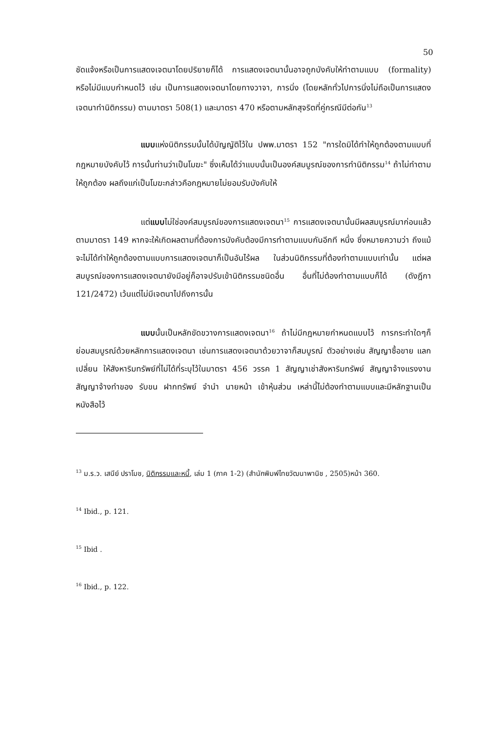50
ชัดแจ้งหรือเป็นการแสดงเจตนาโดยปริยายก็ได้ การแสดงเจตนานั้นอาจถูกบังคับให้ทำตามแบบ (formality) หรือไม่มีแบบกำหนดไว้ เช่น เป็นการแสดงเจตนาโดยทางวาจา, การนิ่ง (โดยหลักทั่วไปการนิ่งไม่ถือเป็นการแสดงเจตนาทำนิติกรรม) ตามมาตรา 508(1) และมาตรา 470 หรือตามหลักสุจริตที่คู่กรณีมีต่อกัน<sup>13</sup>
แบบแห่งนิติกรรมนั้นได้บัญญัติไว้ใน ปพพ.มาตรา 152 "การใดมิได้ทำให้ถูกต้องตามแบบที่กฎหมายบังคับไว้ การนั้นท่านว่าเป็นโมฆะ" ซึ่งเห็นได้ว่าแบบนั้นเป็นองค์สมบูรณ์ของการทำนิติกรรม<sup>14</sup> ถ้าไม่ทำตามให้ถูกต้อง ผลถึงแก่เป็นโมฆะกล่าวคือกฎหมายไม่ยอมรับบังคับให้
แต่แบบไม่ใช่องค์สมบูรณ์ของการแสดงเจตนา<sup>15</sup> การแสดงเจตนานั้นมีผลสมบูรณ์มาก่อนแล้วตามมาตรา 149 หากจะให้เกิดผลตามที่ต้องการบังคับต้องมีการทำตามแบบกันอีกที หนึ่ง ซึ่งหมายความว่า ถึงแม้จะไม่ได้ทำให้ถูกต้องตามแบบการแสดงเจตนาก็เป็นอันไร้ผล ในส่วนนิติกรรมที่ต้องทำตามแบบเท่านั้น แต่ผลสมบูรณ์ของการแสดงเจตนายังมีอยู่ก็อาจปรับเข้านิติกรรมชนิดอื่น อื่นที่ไม่ต้องทำตามแบบก็ได้ (ดังฎีกา 121/2472) เว้นแต่ไม่มีเจตนาไปถึงการนั้น
แบบนั้นเป็นหลักขัดขวางการแสดงเจตนา<sup>16</sup> ถ้าไม่มีกฎหมายกำหนดแบบไว้ การกระทำใดๆก็ย่อมสมบูรณ์ด้วยหลักการแสดงเจตนา เช่นการแสดงเจตนาด้วยวาจาก็สมบูรณ์ ตัวอย่างเช่น สัญญาซื้อขาย แลกเปลี่ยน ให้สังหาริมทรัพย์ที่ไม่ได้ที่ระบุไว้ในมาตรา 456 วรรค 1 สัญญาเช่าสังหาริมทรัพย์ สัญญาจ้างแรงงาน สัญญาจ้างทำของ รับขน ฝากทรัพย์ จำนำ นายหน้า เข้าหุ้นส่วน เหล่านี้ไม่ต้องทำตามแบบและมีหลักฐานเป็นหนังสือไว้
<sup>13</sup> ม.ร.ว. เสนีย์ ปราโมช, นิติกรรมและหนี้, เล่ม 1 (ภาค 1-2) (สำนักพิมพ์ไทยวัฒนาพานิช , 2505)หน้า 360.
<sup>14</sup> Ibid., p. 121.
<sup>15</sup> Ibid .
<sup>16</sup> Ibid., p. 122.